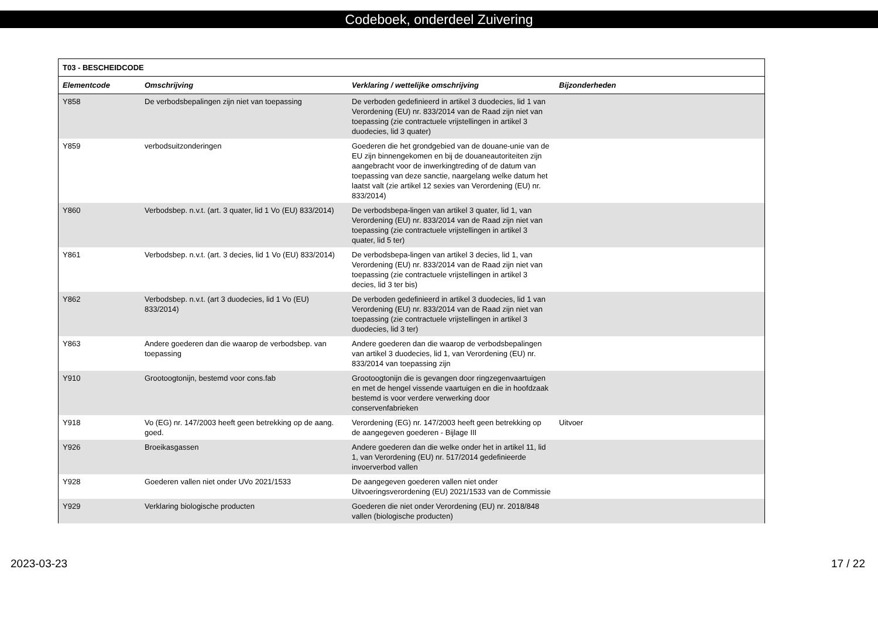Codeboek, onderdeel Zuivering
| T03 - BESCHEIDCODE | | | |
| --- | --- | --- | --- |
| Elementcode | Omschrijving | Verklaring / wettelijke omschrijving | Bijzonderheden |
| Y858 | De verbodsbepalingen zijn niet van toepassing | De verboden gedefinieerd in artikel 3 duodecies, lid 1 van Verordening (EU) nr. 833/2014 van de Raad zijn niet van toepassing (zie contractuele vrijstellingen in artikel 3 duodecies, lid 3 quater) | |
| Y859 | verbodsuitzonderingen | Goederen die het grondgebied van de douane-unie van de EU zijn binnengekomen en bij de douaneautoriteiten zijn aangebracht voor de inwerkingtreding of de datum van toepassing van deze sanctie, naargelang welke datum het laatst valt (zie artikel 12 sexies van Verordening (EU) nr. 833/2014) | |
| Y860 | Verbodsbep. n.v.t. (art. 3 quater, lid 1 Vo (EU) 833/2014) | De verbodsbepa-lingen van artikel 3 quater, lid 1, van Verordening (EU) nr. 833/2014 van de Raad zijn niet van toepassing (zie contractuele vrijstellingen in artikel 3 quater, lid 5 ter) | |
| Y861 | Verbodsbep. n.v.t. (art. 3 decies, lid 1 Vo (EU) 833/2014) | De verbodsbepa-lingen van artikel 3 decies, lid 1, van Verordening (EU) nr. 833/2014 van de Raad zijn niet van toepassing (zie contractuele vrijstellingen in artikel 3 decies, lid 3 ter bis) | |
| Y862 | Verbodsbep. n.v.t. (art 3 duodecies, lid 1 Vo (EU) 833/2014) | De verboden gedefinieerd in artikel 3 duodecies, lid 1 van Verordening (EU) nr. 833/2014 van de Raad zijn niet van toepassing (zie contractuele vrijstellingen in artikel 3 duodecies, lid 3 ter) | |
| Y863 | Andere goederen dan die waarop de verbodsbep. van toepassing | Andere goederen dan die waarop de verbodsbepalingen van artikel 3 duodecies, lid 1, van Verordening (EU) nr. 833/2014 van toepassing zijn | |
| Y910 | Grootoogtonijn, bestemd voor cons.fab | Grootoogtonijn die is gevangen door ringzegenvaartuigen en met de hengel vissende vaartuigen en die in hoofdzaak bestemd is voor verdere verwerking door conservenfabrieken | |
| Y918 | Vo (EG) nr. 147/2003 heeft geen betrekking op de aang. goed. | Verordening (EG) nr. 147/2003 heeft geen betrekking op de aangegeven goederen - Bijlage III | Uitvoer |
| Y926 | Broeikasgassen | Andere goederen dan die welke onder het in artikel 11, lid 1, van Verordening (EU) nr. 517/2014 gedefinieerde invoerverbod vallen | |
| Y928 | Goederen vallen niet onder UVo 2021/1533 | De aangegeven goederen vallen niet onder Uitvoeringsverordening (EU) 2021/1533 van de Commissie | |
| Y929 | Verklaring biologische producten | Goederen die niet onder Verordening (EU) nr. 2018/848 vallen (biologische producten) | |
2023-03-23 17 / 22